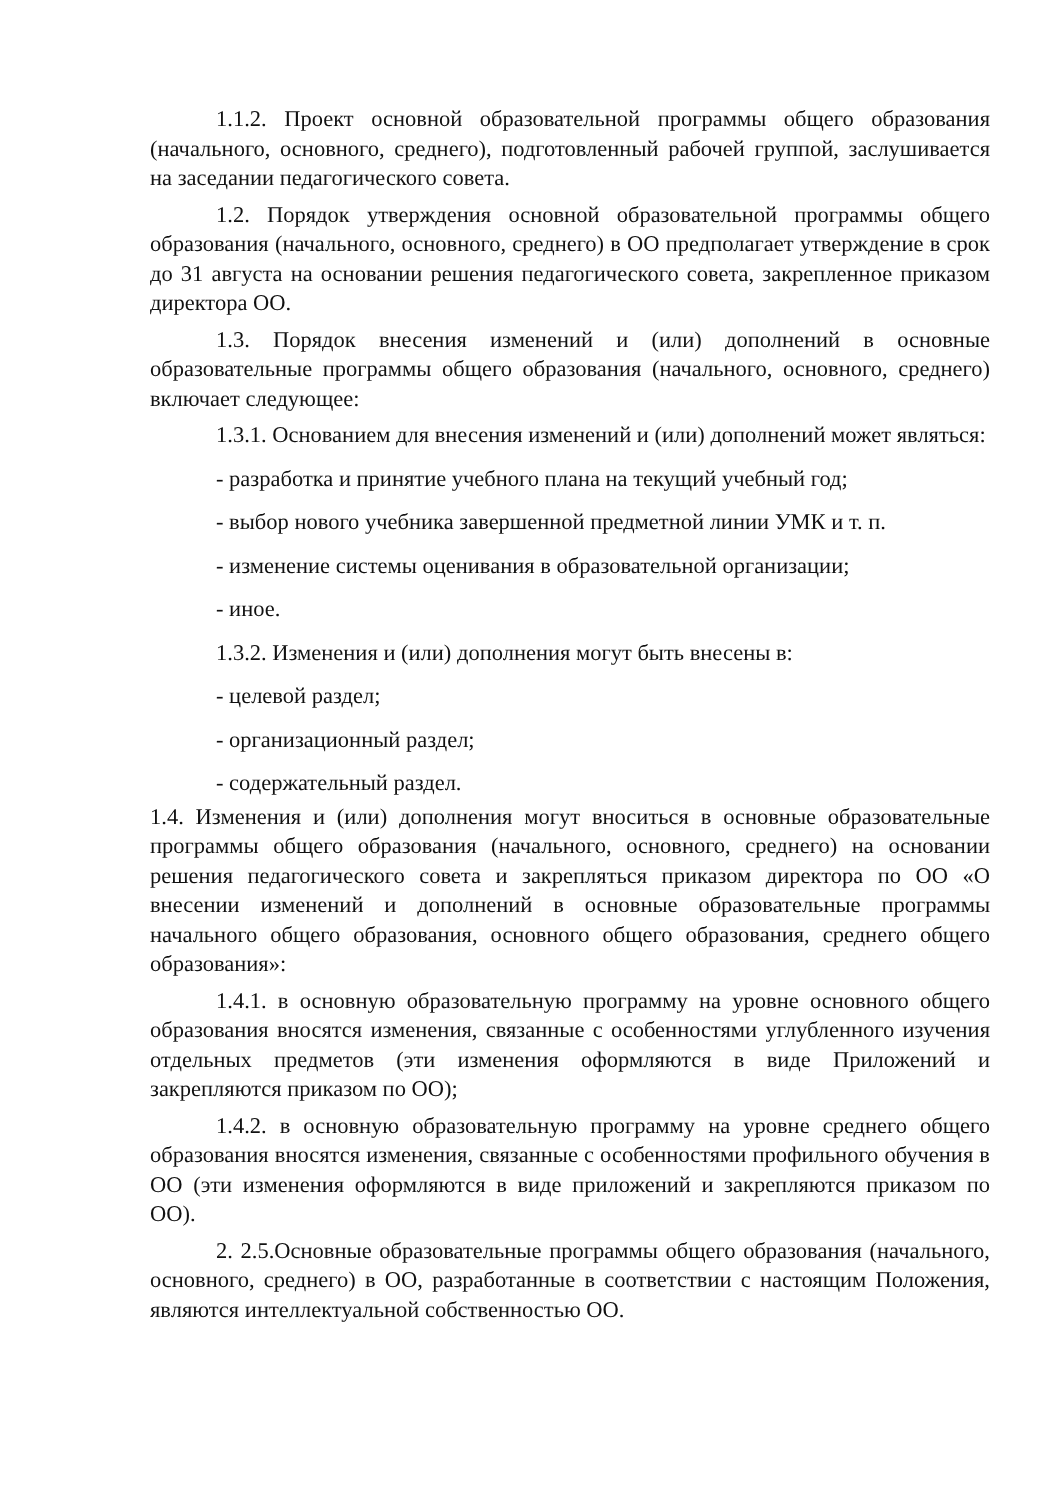1.1.2. Проект основной образовательной программы общего образования (начального, основного, среднего), подготовленный рабочей группой, заслушивается на заседании педагогического совета.
1.2. Порядок утверждения основной образовательной программы общего образования (начального, основного, среднего) в ОО предполагает утверждение в срок до 31 августа на основании решения педагогического совета, закрепленное приказом директора ОО.
1.3. Порядок внесения изменений и (или) дополнений в основные образовательные программы общего образования (начального, основного, среднего) включает следующее:
1.3.1. Основанием для внесения изменений и (или) дополнений может являться:
- разработка и принятие учебного плана на текущий учебный год;
- выбор нового учебника завершенной предметной линии УМК и т. п.
- изменение системы оценивания в образовательной организации;
- иное.
1.3.2. Изменения и (или) дополнения могут быть внесены в:
- целевой раздел;
- организационный раздел;
- содержательный раздел.
1.4. Изменения и (или) дополнения могут вноситься в основные образовательные программы общего образования (начального, основного, среднего) на основании решения педагогического совета и закрепляться приказом директора по ОО «О внесении изменений и дополнений в основные образовательные программы начального общего образования, основного общего образования, среднего общего образования»:
1.4.1. в основную образовательную программу на уровне основного общего образования вносятся изменения, связанные с особенностями углубленного изучения отдельных предметов (эти изменения оформляются в виде Приложений и закрепляются приказом по ОО);
1.4.2. в основную образовательную программу на уровне среднего общего образования вносятся изменения, связанные с особенностями профильного обучения в ОО (эти изменения оформляются в виде приложений и закрепляются приказом по ОО).
2. 2.5.Основные образовательные программы общего образования (начального, основного, среднего) в ОО, разработанные в соответствии с настоящим Положения, являются интеллектуальной собственностью ОО.